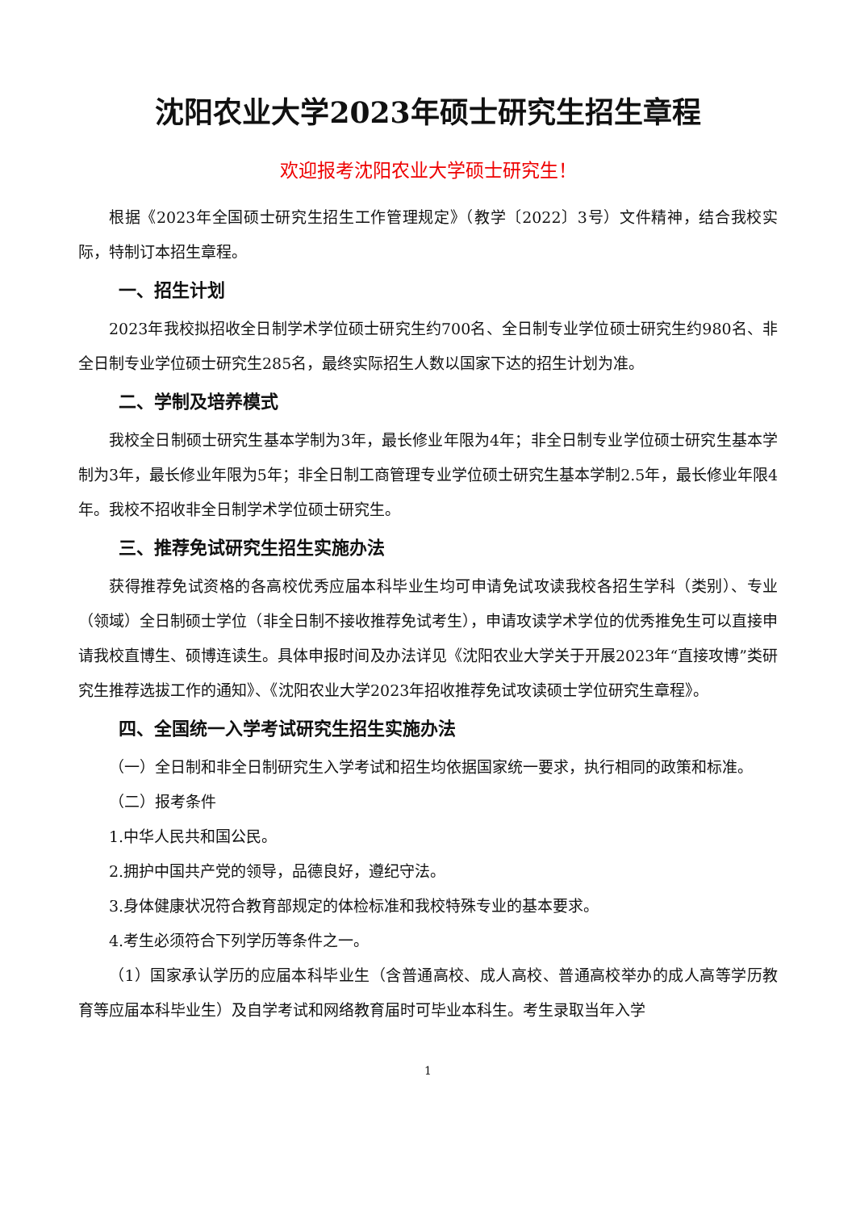沈阳农业大学2023年硕士研究生招生章程
欢迎报考沈阳农业大学硕士研究生！
根据《2023年全国硕士研究生招生工作管理规定》（教学〔2022〕3号）文件精神，结合我校实际，特制订本招生章程。
一、招生计划
2023年我校拟招收全日制学术学位硕士研究生约700名、全日制专业学位硕士研究生约980名、非全日制专业学位硕士研究生285名，最终实际招生人数以国家下达的招生计划为准。
二、学制及培养模式
我校全日制硕士研究生基本学制为3年，最长修业年限为4年；非全日制专业学位硕士研究生基本学制为3年，最长修业年限为5年；非全日制工商管理专业学位硕士研究生基本学制2.5年，最长修业年限4年。我校不招收非全日制学术学位硕士研究生。
三、推荐免试研究生招生实施办法
获得推荐免试资格的各高校优秀应届本科毕业生均可申请免试攻读我校各招生学科（类别）、专业（领域）全日制硕士学位（非全日制不接收推荐免试考生），申请攻读学术学位的优秀推免生可以直接申请我校直博生、硕博连读生。具体申报时间及办法详见《沈阳农业大学关于开展2023年“直接攻博”类研究生推荐选拔工作的通知》、《沈阳农业大学2023年招收推荐免试攻读硕士学位研究生章程》。
四、全国统一入学考试研究生招生实施办法
（一）全日制和非全日制研究生入学考试和招生均依据国家统一要求，执行相同的政策和标准。
（二）报考条件
1.中华人民共和国公民。
2.拥护中国共产党的领导，品德良好，遵纪守法。
3.身体健康状况符合教育部规定的体检标准和我校特殊专业的基本要求。
4.考生必须符合下列学历等条件之一。
（1）国家承认学历的应届本科毕业生（含普通高校、成人高校、普通高校举办的成人高等学历教育等应届本科毕业生）及自学考试和网络教育届时可毕业本科生。考生录取当年入学
1